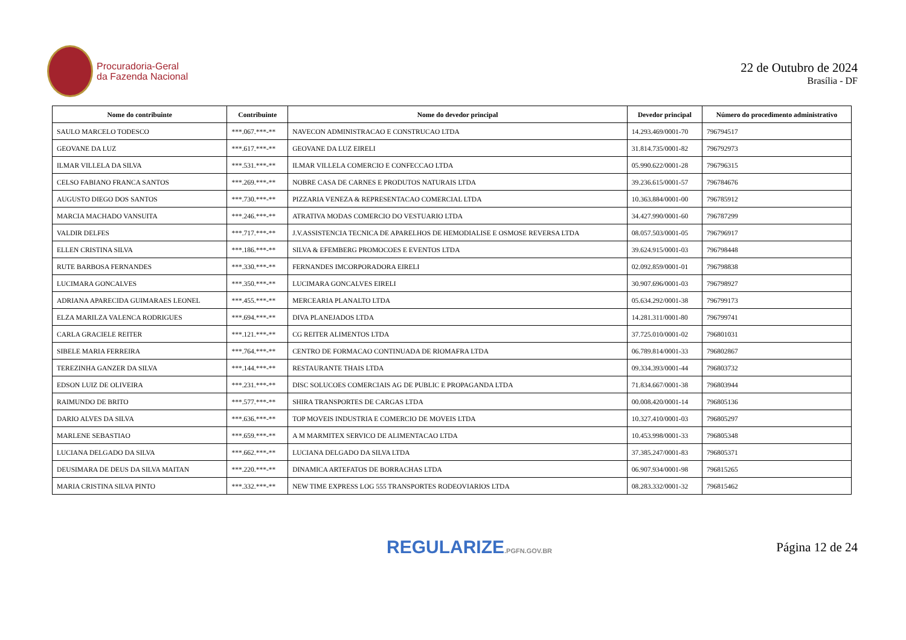Procuradoria-Geral
da Fazenda Nacional
22 de Outubro de 2024
Brasília - DF
| Nome do contribuinte | Contribuinte | Nome do devedor principal | Devedor principal | Número do procedimento administrativo |
| --- | --- | --- | --- | --- |
| SAULO MARCELO TODESCO | ***.067.***-** | NAVECON ADMINISTRACAO E CONSTRUCAO LTDA | 14.293.469/0001-70 | 796794517 |
| GEOVANE DA LUZ | ***.617.***-** | GEOVANE DA LUZ EIRELI | 31.814.735/0001-82 | 796792973 |
| ILMAR VILLELA DA SILVA | ***.531.***-** | ILMAR VILLELA COMERCIO E CONFECCAO LTDA | 05.990.622/0001-28 | 796796315 |
| CELSO FABIANO FRANCA SANTOS | ***.269.***-** | NOBRE CASA DE CARNES E PRODUTOS NATURAIS LTDA | 39.236.615/0001-57 | 796784676 |
| AUGUSTO DIEGO DOS SANTOS | ***.730.***-** | PIZZARIA VENEZA & REPRESENTACAO COMERCIAL LTDA | 10.363.884/0001-00 | 796785912 |
| MARCIA MACHADO VANSUITA | ***.246.***-** | ATRATIVA MODAS COMERCIO DO VESTUARIO LTDA | 34.427.990/0001-60 | 796787299 |
| VALDIR DELFES | ***.717.***-** | J.V.ASSISTENCIA TECNICA DE APARELHOS DE HEMODIALISE E OSMOSE REVERSA LTDA | 08.057.503/0001-05 | 796796917 |
| ELLEN CRISTINA SILVA | ***.186.***-** | SILVA & EFEMBERG PROMOCOES E EVENTOS LTDA | 39.624.915/0001-03 | 796798448 |
| RUTE BARBOSA FERNANDES | ***.330.***-** | FERNANDES IMCORPORADORA EIRELI | 02.092.859/0001-01 | 796798838 |
| LUCIMARA GONCALVES | ***.350.***-** | LUCIMARA GONCALVES EIRELI | 30.907.696/0001-03 | 796798927 |
| ADRIANA APARECIDA GUIMARAES LEONEL | ***.455.***-** | MERCEARIA PLANALTO LTDA | 05.634.292/0001-38 | 796799173 |
| ELZA MARILZA VALENCA RODRIGUES | ***.694.***-** | DIVA PLANEJADOS LTDA | 14.281.311/0001-80 | 796799741 |
| CARLA GRACIELE REITER | ***.121.***-** | CG REITER ALIMENTOS LTDA | 37.725.010/0001-02 | 796801031 |
| SIBELE MARIA FERREIRA | ***.764.***-** | CENTRO DE FORMACAO CONTINUADA DE RIOMAFRA LTDA | 06.789.814/0001-33 | 796802867 |
| TEREZINHA GANZER DA SILVA | ***.144.***-** | RESTAURANTE THAIS LTDA | 09.334.393/0001-44 | 796803732 |
| EDSON LUIZ DE OLIVEIRA | ***.231.***-** | DISC SOLUCOES COMERCIAIS AG DE PUBLIC E PROPAGANDA LTDA | 71.834.667/0001-38 | 796803944 |
| RAIMUNDO DE BRITO | ***.577.***-** | SHIRA TRANSPORTES DE CARGAS LTDA | 00.008.420/0001-14 | 796805136 |
| DARIO ALVES DA SILVA | ***.636.***-** | TOP MOVEIS INDUSTRIA E COMERCIO DE MOVEIS LTDA | 10.327.410/0001-03 | 796805297 |
| MARLENE SEBASTIAO | ***.659.***-** | A M MARMITEX SERVICO DE ALIMENTACAO LTDA | 10.453.998/0001-33 | 796805348 |
| LUCIANA DELGADO DA SILVA | ***.662.***-** | LUCIANA DELGADO DA SILVA LTDA | 37.385.247/0001-83 | 796805371 |
| DEUSIMARA DE DEUS DA SILVA MAITAN | ***.220.***-** | DINAMICA ARTEFATOS DE BORRACHAS LTDA | 06.907.934/0001-98 | 796815265 |
| MARIA CRISTINA SILVA PINTO | ***.332.***-** | NEW TIME EXPRESS LOG 555 TRANSPORTES RODEOVIARIOS LTDA | 08.283.332/0001-32 | 796815462 |
REGULARIZE.PGFN.GOV.BR
Página 12 de 24